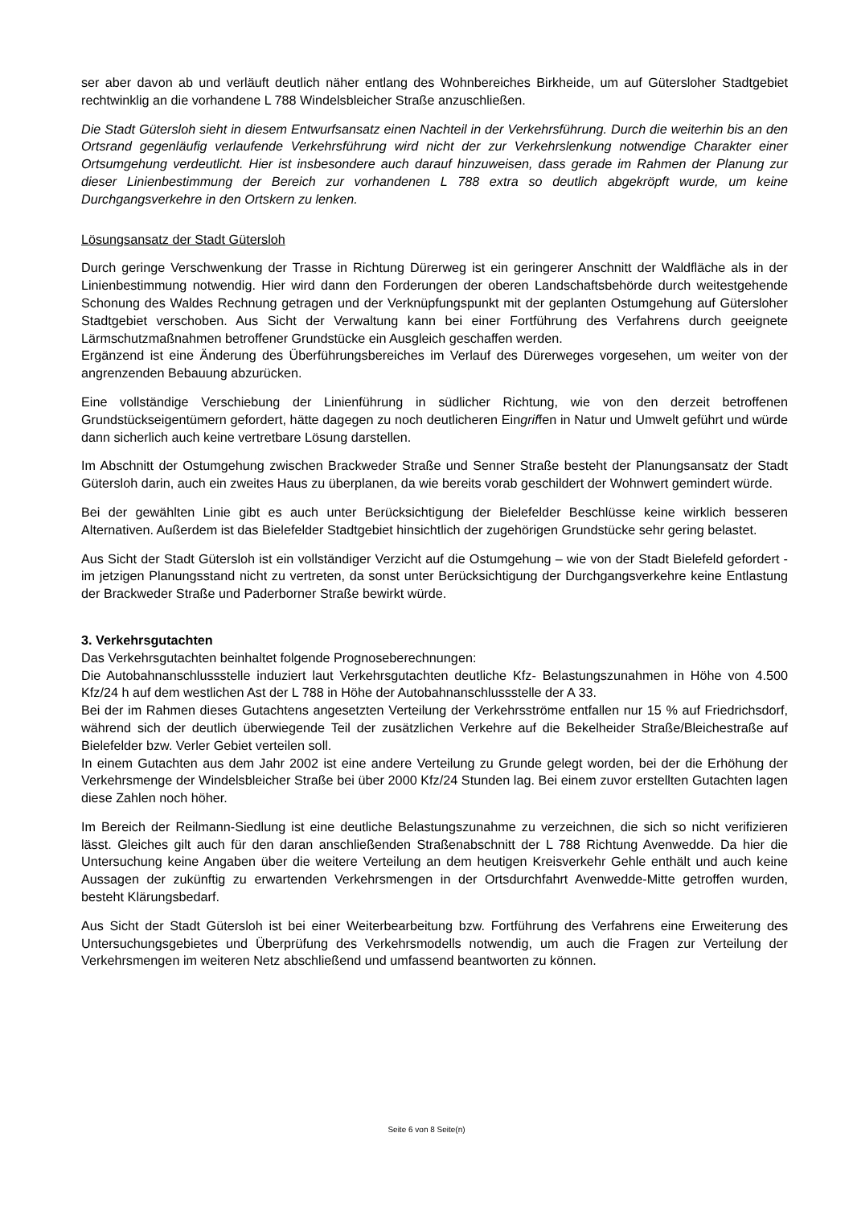ser aber davon ab und verläuft deutlich näher entlang des Wohnbereiches Birkheide, um auf Gütersloher Stadtgebiet rechtwinklig an die vorhandene L 788 Windelsbleicher Straße anzuschließen.
Die Stadt Gütersloh sieht in diesem Entwurfsansatz einen Nachteil in der Verkehrsführung. Durch die weiterhin bis an den Ortsrand gegenläufig verlaufende Verkehrsführung wird nicht der zur Verkehrslenkung notwendige Charakter einer Ortsumgehung verdeutlicht. Hier ist insbesondere auch darauf hinzuweisen, dass gerade im Rahmen der Planung zur dieser Linienbestimmung der Bereich zur vorhandenen L 788 extra so deutlich abgekröpft wurde, um keine Durchgangsverkehre in den Ortskern zu lenken.
Lösungsansatz der Stadt Gütersloh
Durch geringe Verschwenkung der Trasse in Richtung Dürerweg ist ein geringerer Anschnitt der Waldfläche als in der Linienbestimmung notwendig. Hier wird dann den Forderungen der oberen Landschaftsbehörde durch weitestgehende Schonung des Waldes Rechnung getragen und der Verknüpfungspunkt mit der geplanten Ostumgehung auf Gütersloher Stadtgebiet verschoben. Aus Sicht der Verwaltung kann bei einer Fortführung des Verfahrens durch geeignete Lärmschutzmaßnahmen betroffener Grundstücke ein Ausgleich geschaffen werden.
Ergänzend ist eine Änderung des Überführungsbereiches im Verlauf des Dürerweges vorgesehen, um weiter von der angrenzenden Bebauung abzurücken.
Eine vollständige Verschiebung der Linienführung in südlicher Richtung, wie von den derzeit betroffenen Grundstückseigentümern gefordert, hätte dagegen zu noch deutlicheren Eingriffen in Natur und Umwelt geführt und würde dann sicherlich auch keine vertretbare Lösung darstellen.
Im Abschnitt der Ostumgehung zwischen Brackweder Straße und Senner Straße besteht der Planungsansatz der Stadt Gütersloh darin, auch ein zweites Haus zu überplanen, da wie bereits vorab geschildert der Wohnwert gemindert würde.
Bei der gewählten Linie gibt es auch unter Berücksichtigung der Bielefelder Beschlüsse keine wirklich besseren Alternativen. Außerdem ist das Bielefelder Stadtgebiet hinsichtlich der zugehörigen Grundstücke sehr gering belastet.
Aus Sicht der Stadt Gütersloh ist ein vollständiger Verzicht auf die Ostumgehung – wie von der Stadt Bielefeld gefordert - im jetzigen Planungsstand nicht zu vertreten, da sonst unter Berücksichtigung der Durchgangsverkehre keine Entlastung der Brackweder Straße und Paderborner Straße bewirkt würde.
3. Verkehrsgutachten
Das Verkehrsgutachten beinhaltet folgende Prognoseberechnungen:
Die Autobahnanschlussstelle induziert laut Verkehrsgutachten deutliche Kfz- Belastungszunahmen in Höhe von 4.500 Kfz/24 h auf dem westlichen Ast der L 788 in Höhe der Autobahnanschlussstelle der A 33.
Bei der im Rahmen dieses Gutachtens angesetzten Verteilung der Verkehrsströme entfallen nur 15 % auf Friedrichsdorf, während sich der deutlich überwiegende Teil der zusätzlichen Verkehre auf die Bekelheider Straße/Bleichestraße auf Bielefelder bzw. Verler Gebiet verteilen soll.
In einem Gutachten aus dem Jahr 2002 ist eine andere Verteilung zu Grunde gelegt worden, bei der die Erhöhung der Verkehrsmenge der Windelsbleicher Straße bei über 2000 Kfz/24 Stunden lag. Bei einem zuvor erstellten Gutachten lagen diese Zahlen noch höher.
Im Bereich der Reilmann-Siedlung ist eine deutliche Belastungszunahme zu verzeichnen, die sich so nicht verifizieren lässt. Gleiches gilt auch für den daran anschließenden Straßenabschnitt der L 788 Richtung Avenwedde. Da hier die Untersuchung keine Angaben über die weitere Verteilung an dem heutigen Kreisverkehr Gehle enthält und auch keine Aussagen der zukünftig zu erwartenden Verkehrsmengen in der Ortsdurchfahrt Avenwedde-Mitte getroffen wurden, besteht Klärungsbedarf.
Aus Sicht der Stadt Gütersloh ist bei einer Weiterbearbeitung bzw. Fortführung des Verfahrens eine Erweiterung des Untersuchungsgebietes und Überprüfung des Verkehrsmodells notwendig, um auch die Fragen zur Verteilung der Verkehrsmengen im weiteren Netz abschließend und umfassend beantworten zu können.
Seite 6 von 8 Seite(n)